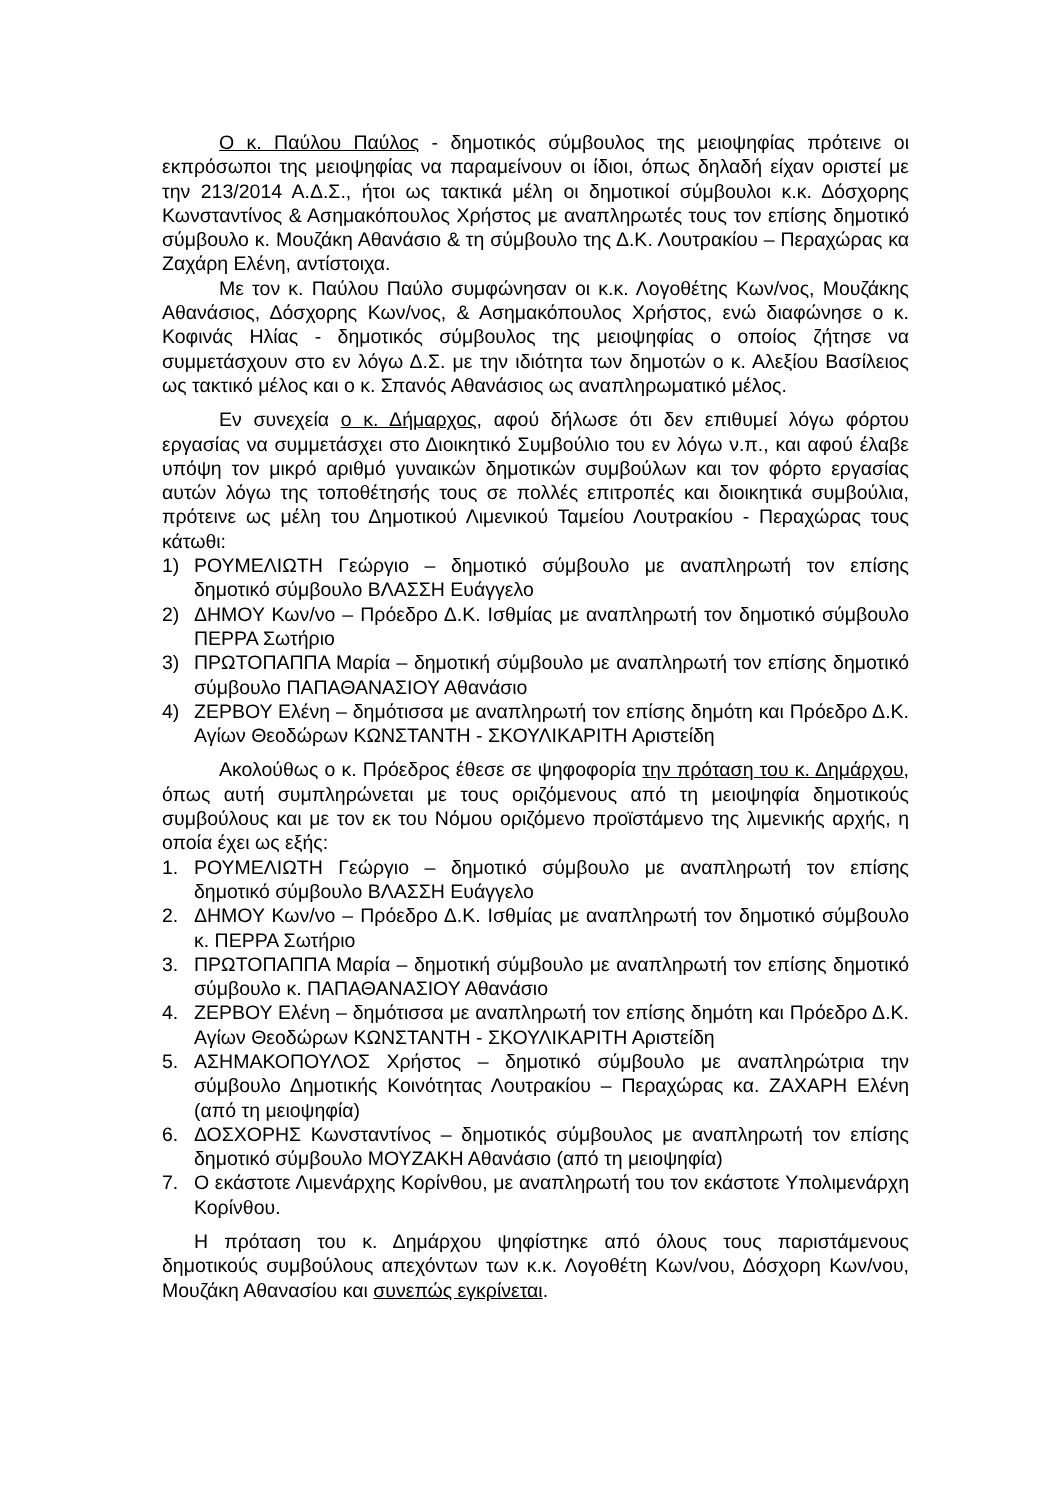Ο κ. Παύλου Παύλος - δημοτικός σύμβουλος της μειοψηφίας πρότεινε οι εκπρόσωποι της μειοψηφίας να παραμείνουν οι ίδιοι, όπως δηλαδή είχαν οριστεί με την 213/2014 Α.Δ.Σ., ήτοι ως τακτικά μέλη οι δημοτικοί σύμβουλοι κ.κ. Δόσχορης Κωνσταντίνος & Ασημακόπουλος Χρήστος με αναπληρωτές τους τον επίσης δημοτικό σύμβουλο κ. Μουζάκη Αθανάσιο & τη σύμβουλο της Δ.Κ. Λουτρακίου – Περαχώρας κα Ζαχάρη Ελένη, αντίστοιχα.
Με τον κ. Παύλου Παύλο συμφώνησαν οι κ.κ. Λογοθέτης Κων/νος, Μουζάκης Αθανάσιος, Δόσχορης Κων/νος, & Ασημακόπουλος Χρήστος, ενώ διαφώνησε ο κ. Κοφινάς Ηλίας - δημοτικός σύμβουλος της μειοψηφίας ο οποίος ζήτησε να συμμετάσχουν στο εν λόγω Δ.Σ. με την ιδιότητα των δημοτών ο κ. Αλεξίου Βασίλειος ως τακτικό μέλος και ο κ. Σπανός Αθανάσιος ως αναπληρωματικό μέλος.
Εν συνεχεία ο κ. Δήμαρχος, αφού δήλωσε ότι δεν επιθυμεί λόγω φόρτου εργασίας να συμμετάσχει στο Διοικητικό Συμβούλιο του εν λόγω ν.π., και αφού έλαβε υπόψη τον μικρό αριθμό γυναικών δημοτικών συμβούλων και τον φόρτο εργασίας αυτών λόγω της τοποθέτησής τους σε πολλές επιτροπές και διοικητικά συμβούλια, πρότεινε ως μέλη του Δημοτικού Λιμενικού Ταμείου Λουτρακίου - Περαχώρας τους κάτωθι:
1) ΡΟΥΜΕΛΙΩΤΗ Γεώργιο – δημοτικό σύμβουλο με αναπληρωτή τον επίσης δημοτικό σύμβουλο ΒΛΑΣΣΗ Ευάγγελο
2) ΔΗΜΟΥ Κων/νο – Πρόεδρο Δ.Κ. Ισθμίας με αναπληρωτή τον δημοτικό σύμβουλο ΠΕΡΡΑ Σωτήριο
3) ΠΡΩΤΟΠΑΠΠΑ Μαρία – δημοτική σύμβουλο με αναπληρωτή τον επίσης δημοτικό σύμβουλο ΠΑΠΑΘΑΝΑΣΙΟΥ Αθανάσιο
4) ΖΕΡΒΟΥ Ελένη – δημότισσα με αναπληρωτή τον επίσης δημότη και Πρόεδρο Δ.Κ. Αγίων Θεοδώρων ΚΩΝΣΤΑΝΤΗ - ΣΚΟΥΛΙΚΑΡΙΤΗ Αριστείδη
Ακολούθως ο κ. Πρόεδρος έθεσε σε ψηφοφορία την πρόταση του κ. Δημάρχου, όπως αυτή συμπληρώνεται με τους οριζόμενους από τη μειοψηφία δημοτικούς συμβούλους και με τον εκ του Νόμου οριζόμενο προϊστάμενο της λιμενικής αρχής, η οποία έχει ως εξής:
1. ΡΟΥΜΕΛΙΩΤΗ Γεώργιο – δημοτικό σύμβουλο με αναπληρωτή τον επίσης δημοτικό σύμβουλο ΒΛΑΣΣΗ Ευάγγελο
2. ΔΗΜΟΥ Κων/νο – Πρόεδρο Δ.Κ. Ισθμίας με αναπληρωτή τον δημοτικό σύμβουλο κ. ΠΕΡΡΑ Σωτήριο
3. ΠΡΩΤΟΠΑΠΠΑ Μαρία – δημοτική σύμβουλο με αναπληρωτή τον επίσης δημοτικό σύμβουλο κ. ΠΑΠΑΘΑΝΑΣΙΟΥ Αθανάσιο
4. ΖΕΡΒΟΥ Ελένη – δημότισσα με αναπληρωτή τον επίσης δημότη και Πρόεδρο Δ.Κ. Αγίων Θεοδώρων ΚΩΝΣΤΑΝΤΗ - ΣΚΟΥΛΙΚΑΡΙΤΗ Αριστείδη
5. ΑΣΗΜΑΚΟΠΟΥΛΟΣ Χρήστος – δημοτικό σύμβουλο με αναπληρώτρια την σύμβουλο Δημοτικής Κοινότητας Λουτρακίου – Περαχώρας κα. ΖΑΧΑΡΗ Ελένη (από τη μειοψηφία)
6. ΔΟΣΧΟΡΗΣ Κωνσταντίνος – δημοτικός σύμβουλος με αναπληρωτή τον επίσης δημοτικό σύμβουλο ΜΟΥΖΑΚΗ Αθανάσιο (από τη μειοψηφία)
7. Ο εκάστοτε Λιμενάρχης Κορίνθου, με αναπληρωτή του τον εκάστοτε Υπολιμενάρχη Κορίνθου.
Η πρόταση του κ. Δημάρχου ψηφίστηκε από όλους τους παριστάμενους δημοτικούς συμβούλους απεχόντων των κ.κ. Λογοθέτη Κων/νου, Δόσχορη Κων/νου, Μουζάκη Αθανασίου και συνεπώς εγκρίνεται.